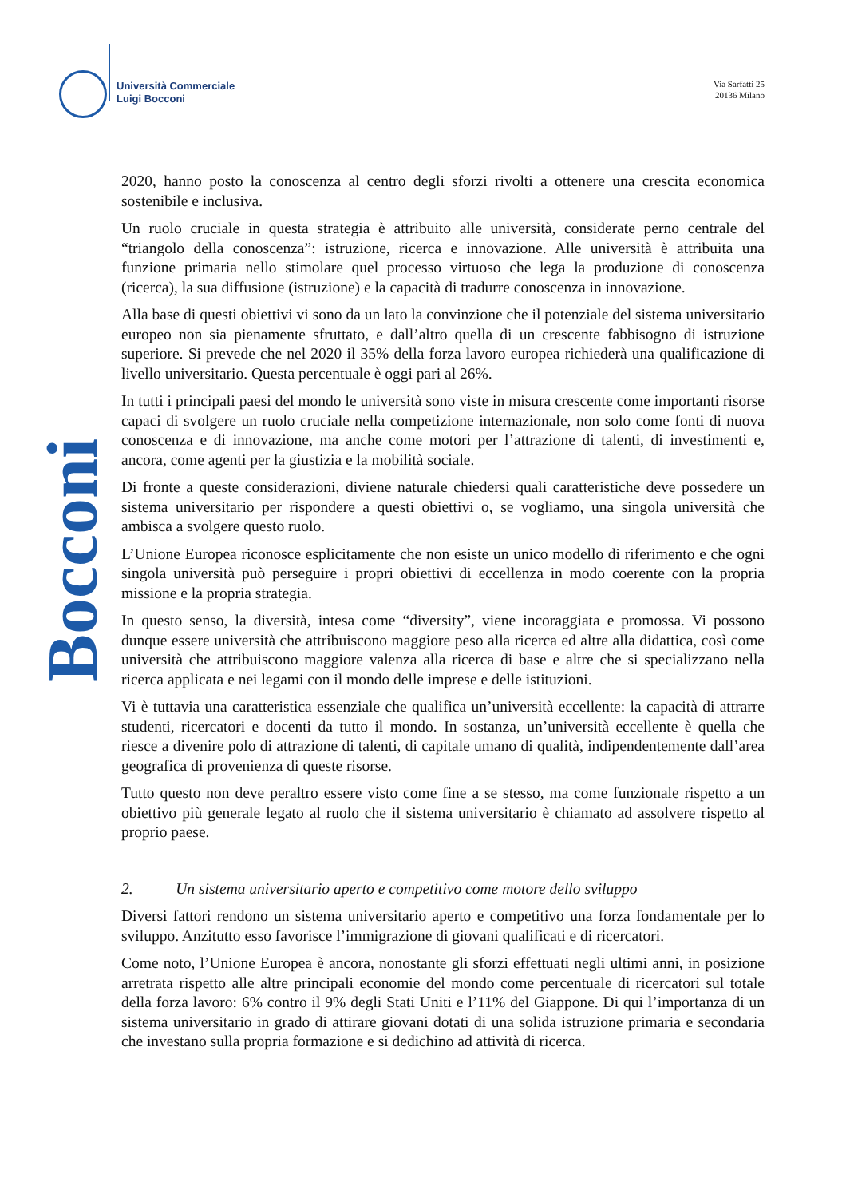Università Commerciale
Luigi Bocconi
Via Sarfatti 25
20136 Milano
Bocconi
2020, hanno posto la conoscenza al centro degli sforzi rivolti a ottenere una crescita economica sostenibile e inclusiva.
Un ruolo cruciale in questa strategia è attribuito alle università, considerate perno centrale del “triangolo della conoscenza”: istruzione, ricerca e innovazione. Alle università è attribuita una funzione primaria nello stimolare quel processo virtuoso che lega la produzione di conoscenza (ricerca), la sua diffusione (istruzione) e la capacità di tradurre conoscenza in innovazione.
Alla base di questi obiettivi vi sono da un lato la convinzione che il potenziale del sistema universitario europeo non sia pienamente sfruttato, e dall’altro quella di un crescente fabbisogno di istruzione superiore. Si prevede che nel 2020 il 35% della forza lavoro europea richiederà una qualificazione di livello universitario. Questa percentuale è oggi pari al 26%.
In tutti i principali paesi del mondo le università sono viste in misura crescente come importanti risorse capaci di svolgere un ruolo cruciale nella competizione internazionale, non solo come fonti di nuova conoscenza e di innovazione, ma anche come motori per l’attrazione di talenti, di investimenti e, ancora, come agenti per la giustizia e la mobilità sociale.
Di fronte a queste considerazioni, diviene naturale chiedersi quali caratteristiche deve possedere un sistema universitario per rispondere a questi obiettivi o, se vogliamo, una singola università che ambisca a svolgere questo ruolo.
L’Unione Europea riconosce esplicitamente che non esiste un unico modello di riferimento e che ogni singola università può perseguire i propri obiettivi di eccellenza in modo coerente con la propria missione e la propria strategia.
In questo senso, la diversità, intesa come “diversity”, viene incoraggiata e promossa. Vi possono dunque essere università che attribuiscono maggiore peso alla ricerca ed altre alla didattica, così come università che attribuiscono maggiore valenza alla ricerca di base e altre che si specializzano nella ricerca applicata e nei legami con il mondo delle imprese e delle istituzioni.
Vi è tuttavia una caratteristica essenziale che qualifica un’università eccellente: la capacità di attrarre studenti, ricercatori e docenti da tutto il mondo. In sostanza, un’università eccellente è quella che riesce a divenire polo di attrazione di talenti, di capitale umano di qualità, indipendentemente dall’area geografica di provenienza di queste risorse.
Tutto questo non deve peraltro essere visto come fine a se stesso, ma come funzionale rispetto a un obiettivo più generale legato al ruolo che il sistema universitario è chiamato ad assolvere rispetto al proprio paese.
2. Un sistema universitario aperto e competitivo come motore dello sviluppo
Diversi fattori rendono un sistema universitario aperto e competitivo una forza fondamentale per lo sviluppo. Anzitutto esso favorisce l’immigrazione di giovani qualificati e di ricercatori.
Come noto, l’Unione Europea è ancora, nonostante gli sforzi effettuati negli ultimi anni, in posizione arretrata rispetto alle altre principali economie del mondo come percentuale di ricercatori sul totale della forza lavoro: 6% contro il 9% degli Stati Uniti e l’11% del Giappone. Di qui l’importanza di un sistema universitario in grado di attirare giovani dotati di una solida istruzione primaria e secondaria che investano sulla propria formazione e si dedichino ad attività di ricerca.